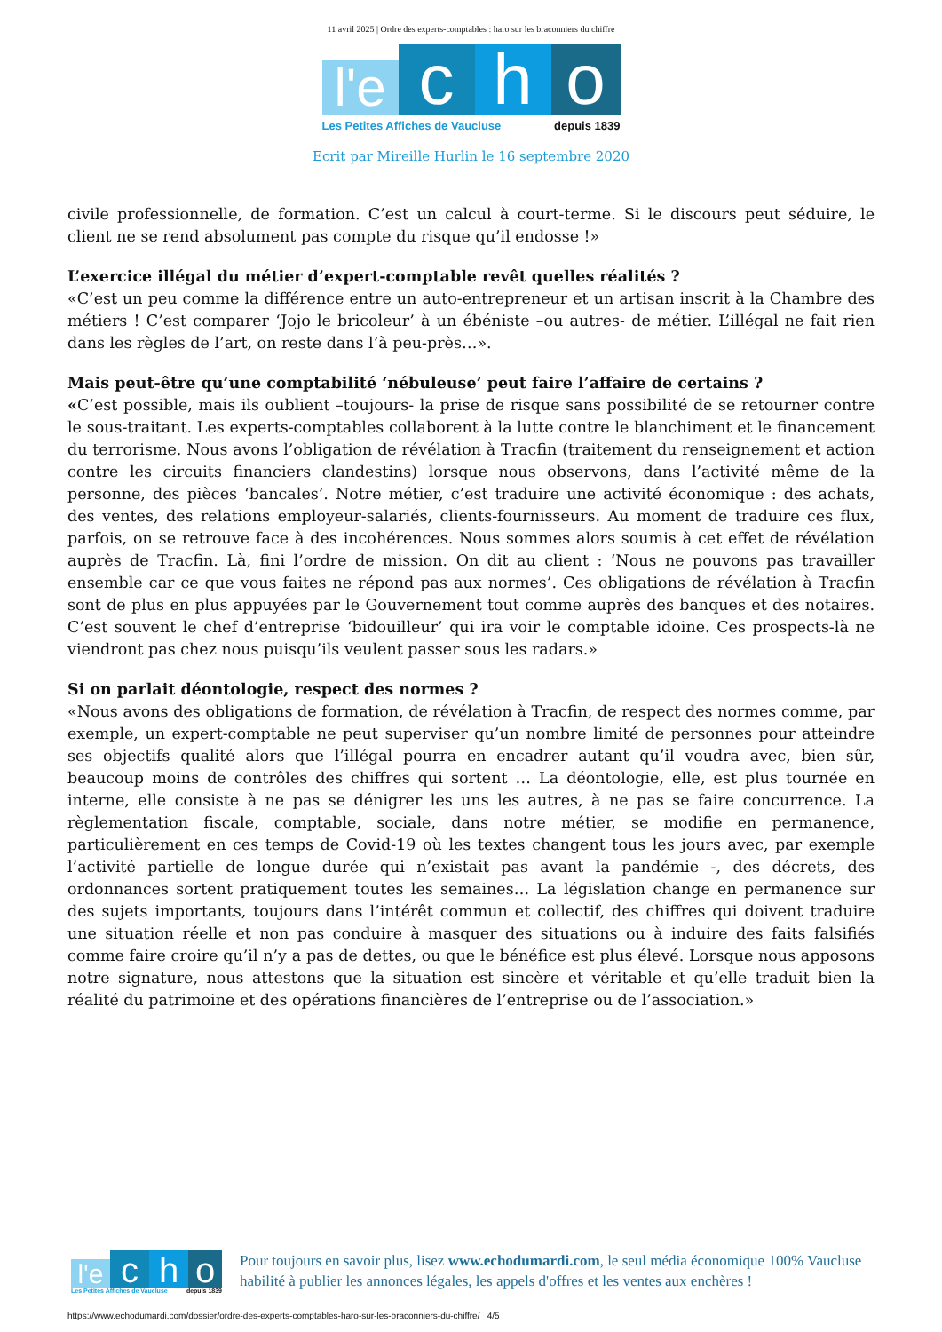11 avril 2025 | Ordre des experts-comptables : haro sur les braconniers du chiffre
l'e
c
h
o
Les Petites Affiches de Vaucluse depuis 1839
Ecrit par Mireille Hurlin le 16 septembre 2020
civile professionnelle, de formation. C’est un calcul à court-terme. Si le discours peut séduire, le client ne se rend absolument pas compte du risque qu’il endosse !»
L’exercice illégal du métier d’expert-comptable revêt quelles réalités ?
«C’est un peu comme la différence entre un auto-entrepreneur et un artisan inscrit à la Chambre des métiers ! C’est comparer ‘Jojo le bricoleur’ à un ébéniste –ou autres- de métier. L’illégal ne fait rien dans les règles de l’art, on reste dans l’à peu-près…».
Mais peut-être qu’une comptabilité ‘nébuleuse’ peut faire l’affaire de certains ?
«C’est possible, mais ils oublient –toujours- la prise de risque sans possibilité de se retourner contre le sous-traitant. Les experts-comptables collaborent à la lutte contre le blanchiment et le financement du terrorisme. Nous avons l’obligation de révélation à Tracfin (traitement du renseignement et action contre les circuits financiers clandestins) lorsque nous observons, dans l’activité même de la personne, des pièces ‘bancales’. Notre métier, c’est traduire une activité économique : des achats, des ventes, des relations employeur-salariés, clients-fournisseurs. Au moment de traduire ces flux, parfois, on se retrouve face à des incohérences. Nous sommes alors soumis à cet effet de révélation auprès de Tracfin. Là, fini l’ordre de mission. On dit au client : ‘Nous ne pouvons pas travailler ensemble car ce que vous faites ne répond pas aux normes’. Ces obligations de révélation à Tracfin sont de plus en plus appuyées par le Gouvernement tout comme auprès des banques et des notaires. C’est souvent le chef d’entreprise ‘bidouilleur’ qui ira voir le comptable idoine. Ces prospects-là ne viendront pas chez nous puisqu’ils veulent passer sous les radars.»
Si on parlait déontologie, respect des normes ?
«Nous avons des obligations de formation, de révélation à Tracfin, de respect des normes comme, par exemple, un expert-comptable ne peut superviser qu’un nombre limité de personnes pour atteindre ses objectifs qualité alors que l’illégal pourra en encadrer autant qu’il voudra avec, bien sûr, beaucoup moins de contrôles des chiffres qui sortent … La déontologie, elle, est plus tournée en interne, elle consiste à ne pas se dénigrer les uns les autres, à ne pas se faire concurrence. La règlementation fiscale, comptable, sociale, dans notre métier, se modifie en permanence, particulièrement en ces temps de Covid-19 où les textes changent tous les jours avec, par exemple l’activité partielle de longue durée qui n’existait pas avant la pandémie -, des décrets, des ordonnances sortent pratiquement toutes les semaines… La législation change en permanence sur des sujets importants, toujours dans l’intérêt commun et collectif, des chiffres qui doivent traduire une situation réelle et non pas conduire à masquer des situations ou à induire des faits falsifiés comme faire croire qu’il n’y a pas de dettes, ou que le bénéfice est plus élevé. Lorsque nous apposons notre signature, nous attestons que la situation est sincère et véritable et qu’elle traduit bien la réalité du patrimoine et des opérations financières de l’entreprise ou de l’association.»
l'e
c
h
o
Les Petites Affiches de Vaucluse depuis 1839
Pour toujours en savoir plus, lisez www.echodumardi.com, le seul média économique 100% Vaucluse habilité à publier les annonces légales, les appels d'offres et les ventes aux enchères !
https://www.echodumardi.com/dossier/ordre-des-experts-comptables-haro-sur-les-braconniers-du-chiffre/ 4/5